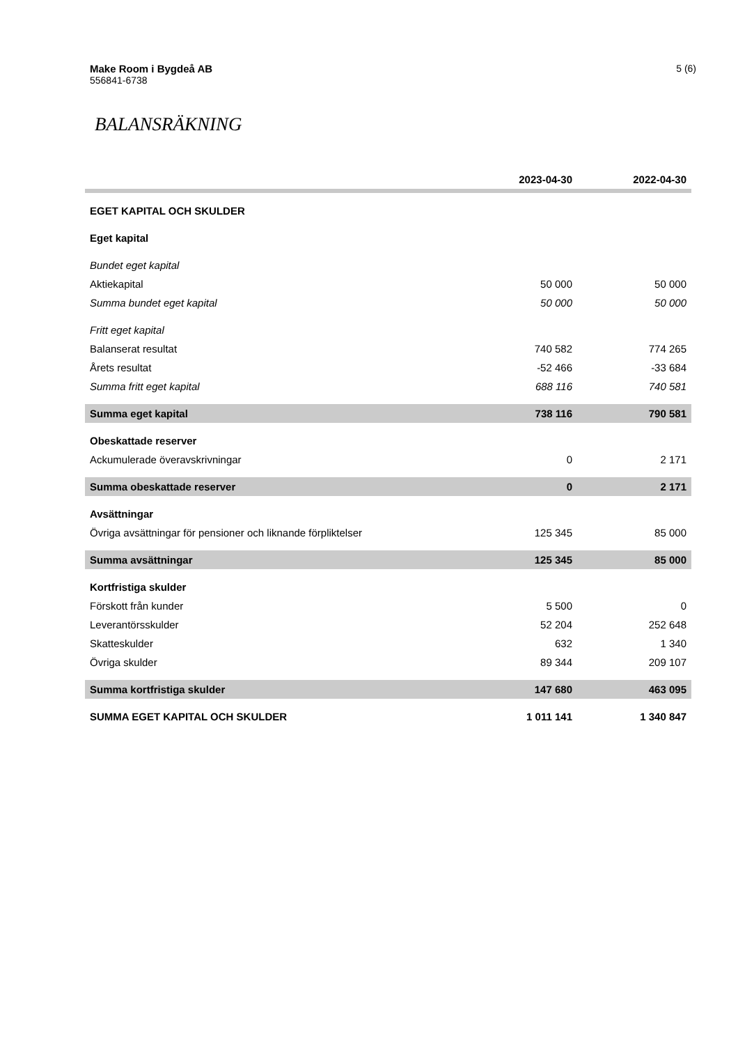Make Room i Bygdeå AB
556841-6738
5 (6)
BALANSRÄKNING
| | 2023-04-30 | 2022-04-30 |
| --- | --- | --- |
| EGET KAPITAL OCH SKULDER | | |
| Eget kapital | | |
| Bundet eget kapital | | |
| Aktiekapital | 50 000 | 50 000 |
| Summa bundet eget kapital | 50 000 | 50 000 |
| Fritt eget kapital | | |
| Balanserat resultat | 740 582 | 774 265 |
| Årets resultat | -52 466 | -33 684 |
| Summa fritt eget kapital | 688 116 | 740 581 |
| Summa eget kapital | 738 116 | 790 581 |
| Obeskattade reserver | | |
| Ackumulerade överavskrivningar | 0 | 2 171 |
| Summa obeskattade reserver | 0 | 2 171 |
| Avsättningar | | |
| Övriga avsättningar för pensioner och liknande förpliktelser | 125 345 | 85 000 |
| Summa avsättningar | 125 345 | 85 000 |
| Kortfristiga skulder | | |
| Förskott från kunder | 5 500 | 0 |
| Leverantörsskulder | 52 204 | 252 648 |
| Skatteskulder | 632 | 1 340 |
| Övriga skulder | 89 344 | 209 107 |
| Summa kortfristiga skulder | 147 680 | 463 095 |
| SUMMA EGET KAPITAL OCH SKULDER | 1 011 141 | 1 340 847 |